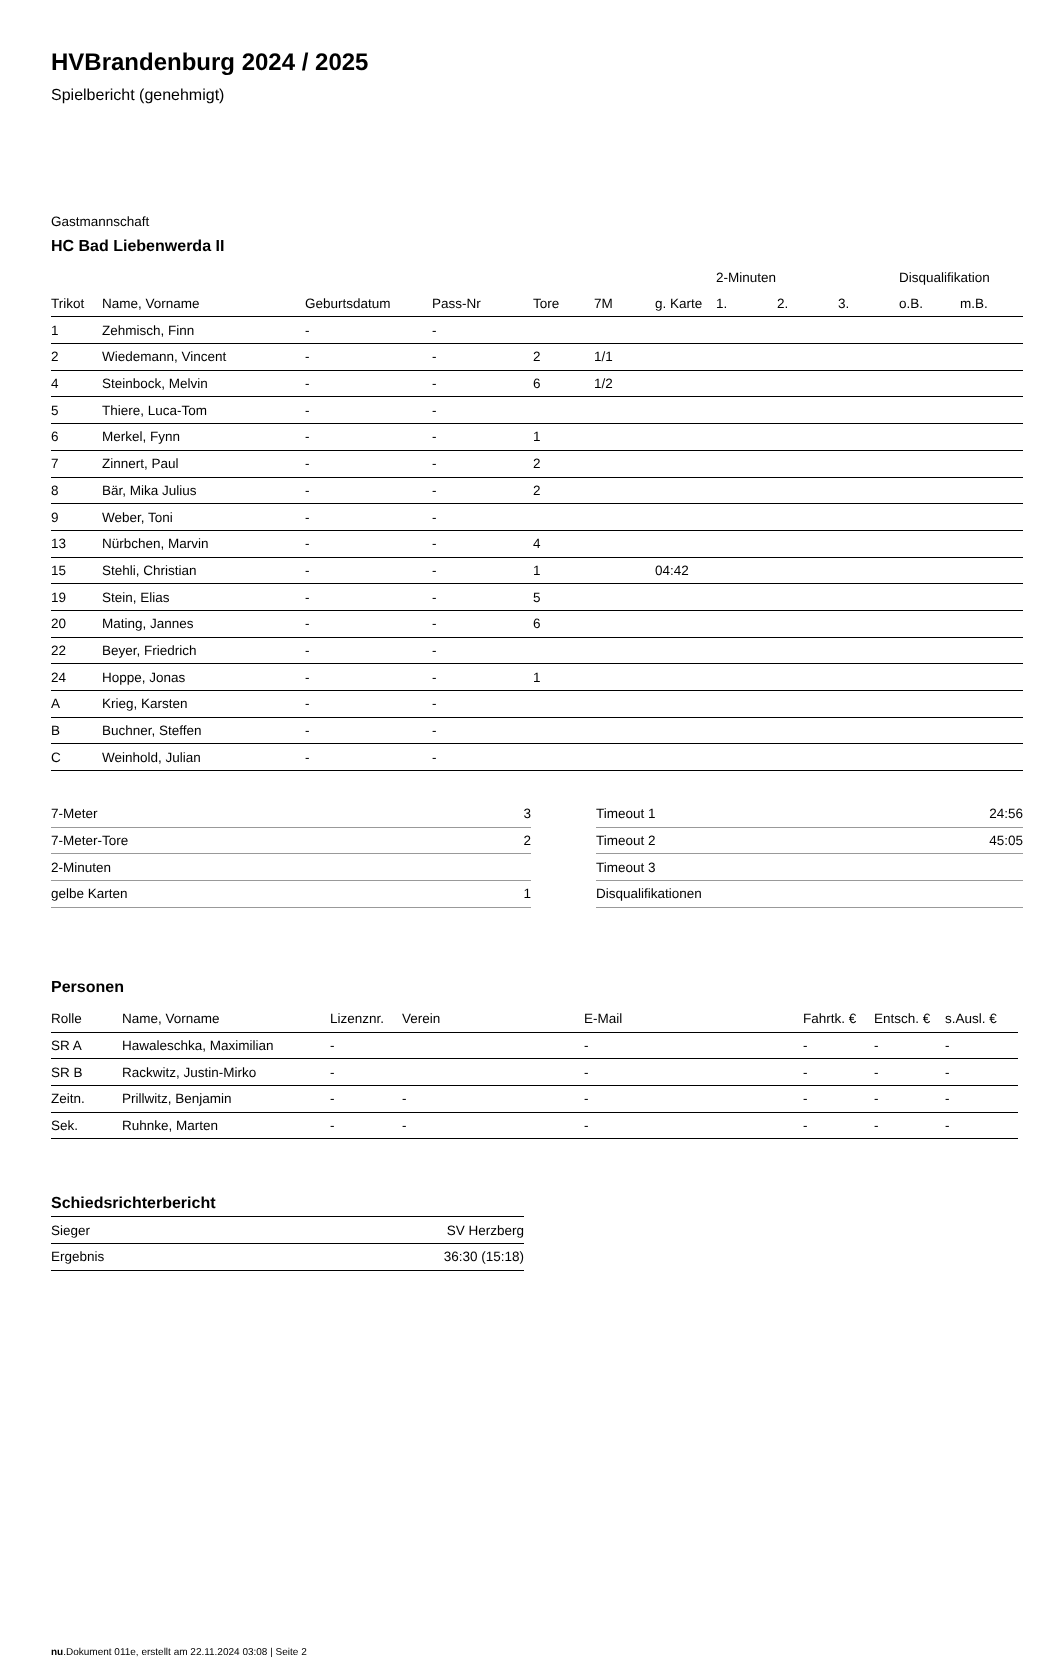HVBrandenburg 2024 / 2025
Spielbericht (genehmigt)
Gastmannschaft
HC Bad Liebenwerda II
| | | | | | | | 2-Minuten | | | Disqualifikation | |
| --- | --- | --- | --- | --- | --- | --- | --- | --- | --- | --- | --- |
| Trikot | Name, Vorname | Geburtsdatum | Pass-Nr | Tore | 7M | g. Karte | 1. | 2. | 3. | o.B. | m.B. |
| 1 | Zehmisch, Finn | - | - | | | | | | | | |
| 2 | Wiedemann, Vincent | - | - | 2 | 1/1 | | | | | | |
| 4 | Steinbock, Melvin | - | - | 6 | 1/2 | | | | | | |
| 5 | Thiere, Luca-Tom | - | - | | | | | | | | |
| 6 | Merkel, Fynn | - | - | 1 | | | | | | | |
| 7 | Zinnert, Paul | - | - | 2 | | | | | | | |
| 8 | Bär, Mika Julius | - | - | 2 | | | | | | | |
| 9 | Weber, Toni | - | - | | | | | | | | |
| 13 | Nürbchen, Marvin | - | - | 4 | | | | | | | |
| 15 | Stehli, Christian | - | - | 1 | | 04:42 | | | | | |
| 19 | Stein, Elias | - | - | 5 | | | | | | | |
| 20 | Mating, Jannes | - | - | 6 | | | | | | | |
| 22 | Beyer, Friedrich | - | - | | | | | | | | |
| 24 | Hoppe, Jonas | - | - | 1 | | | | | | | |
| A | Krieg, Karsten | - | - | | | | | | | | |
| B | Buchner, Steffen | - | - | | | | | | | | |
| C | Weinhold, Julian | - | - | | | | | | | | |
| 7-Meter | 3 |
| 7-Meter-Tore | 2 |
| 2-Minuten | |
| gelbe Karten | 1 |
| Timeout 1 | 24:56 |
| Timeout 2 | 45:05 |
| Timeout 3 | |
| Disqualifikationen | |
Personen
| Rolle | Name, Vorname | Lizenznr. | Verein | E-Mail | Fahrtk. € | Entsch. € | s.Ausl. € |
| --- | --- | --- | --- | --- | --- | --- | --- |
| SR A | Hawaleschka, Maximilian | - | | - | - | - | - |
| SR B | Rackwitz, Justin-Mirko | - | | - | - | - | - |
| Zeitn. | Prillwitz, Benjamin | - | - | - | - | - | - |
| Sek. | Ruhnke, Marten | - | - | - | - | - | - |
Schiedsrichterbericht
| Sieger | SV Herzberg |
| Ergebnis | 36:30 (15:18) |
nu.Dokument 011e, erstellt am 22.11.2024 03:08 | Seite 2